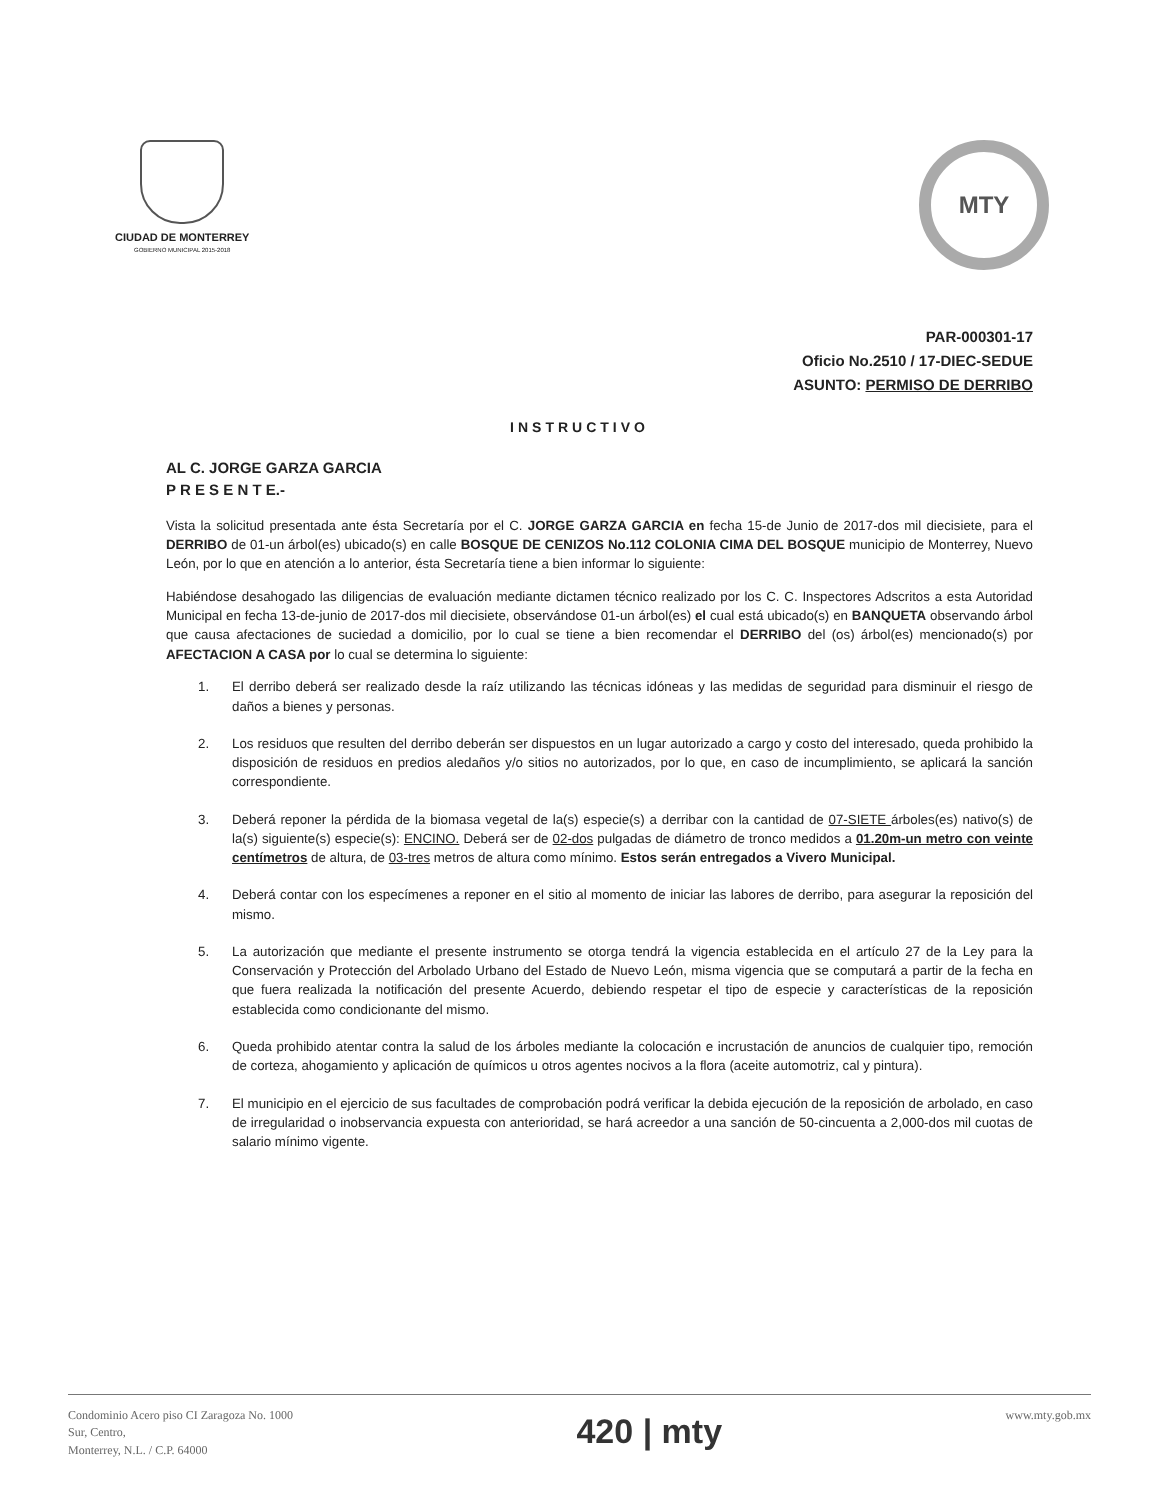CIUDAD DE MONTERREY
GOBIERNO MUNICIPAL 2015-2018
MTY
PAR-000301-17
Oficio No.2510 / 17-DIEC-SEDUE
ASUNTO: PERMISO DE DERRIBO
INSTRUCTIVO
AL C. JORGE GARZA GARCIA
P R E S E N T E.-
Vista la solicitud presentada ante ésta Secretaría por el C. JORGE GARZA GARCIA en fecha 15-de Junio de 2017-dos mil diecisiete, para el DERRIBO de 01-un árbol(es) ubicado(s) en calle BOSQUE DE CENIZOS No.112 COLONIA CIMA DEL BOSQUE municipio de Monterrey, Nuevo León, por lo que en atención a lo anterior, ésta Secretaría tiene a bien informar lo siguiente:
Habiéndose desahogado las diligencias de evaluación mediante dictamen técnico realizado por los C. C. Inspectores Adscritos a esta Autoridad Municipal en fecha 13-de-junio de 2017-dos mil diecisiete, observándose 01-un árbol(es) el cual está ubicado(s) en BANQUETA observando árbol que causa afectaciones de suciedad a domicilio, por lo cual se tiene a bien recomendar el DERRIBO del (os) árbol(es) mencionado(s) por AFECTACION A CASA por lo cual se determina lo siguiente:
1. El derribo deberá ser realizado desde la raíz utilizando las técnicas idóneas y las medidas de seguridad para disminuir el riesgo de daños a bienes y personas.
2. Los residuos que resulten del derribo deberán ser dispuestos en un lugar autorizado a cargo y costo del interesado, queda prohibido la disposición de residuos en predios aledaños y/o sitios no autorizados, por lo que, en caso de incumplimiento, se aplicará la sanción correspondiente.
3. Deberá reponer la pérdida de la biomasa vegetal de la(s) especie(s) a derribar con la cantidad de 07-SIETE árboles(es) nativo(s) de la(s) siguiente(s) especie(s): ENCINO. Deberá ser de 02-dos pulgadas de diámetro de tronco medidos a 01.20m-un metro con veinte centímetros de altura, de 03-tres metros de altura como mínimo. Estos serán entregados a Vivero Municipal.
4. Deberá contar con los especímenes a reponer en el sitio al momento de iniciar las labores de derribo, para asegurar la reposición del mismo.
5. La autorización que mediante el presente instrumento se otorga tendrá la vigencia establecida en el artículo 27 de la Ley para la Conservación y Protección del Arbolado Urbano del Estado de Nuevo León, misma vigencia que se computará a partir de la fecha en que fuera realizada la notificación del presente Acuerdo, debiendo respetar el tipo de especie y características de la reposición establecida como condicionante del mismo.
6. Queda prohibido atentar contra la salud de los árboles mediante la colocación e incrustación de anuncios de cualquier tipo, remoción de corteza, ahogamiento y aplicación de químicos u otros agentes nocivos a la flora (aceite automotriz, cal y pintura).
7. El municipio en el ejercicio de sus facultades de comprobación podrá verificar la debida ejecución de la reposición de arbolado, en caso de irregularidad o inobservancia expuesta con anterioridad, se hará acreedor a una sanción de 50-cincuenta a 2,000-dos mil cuotas de salario mínimo vigente.
Condominio Acero piso CI Zaragoza No. 1000
Sur, Centro,
Monterrey, N.L. / C.P. 64000
420 | mty
www.mty.gob.mx